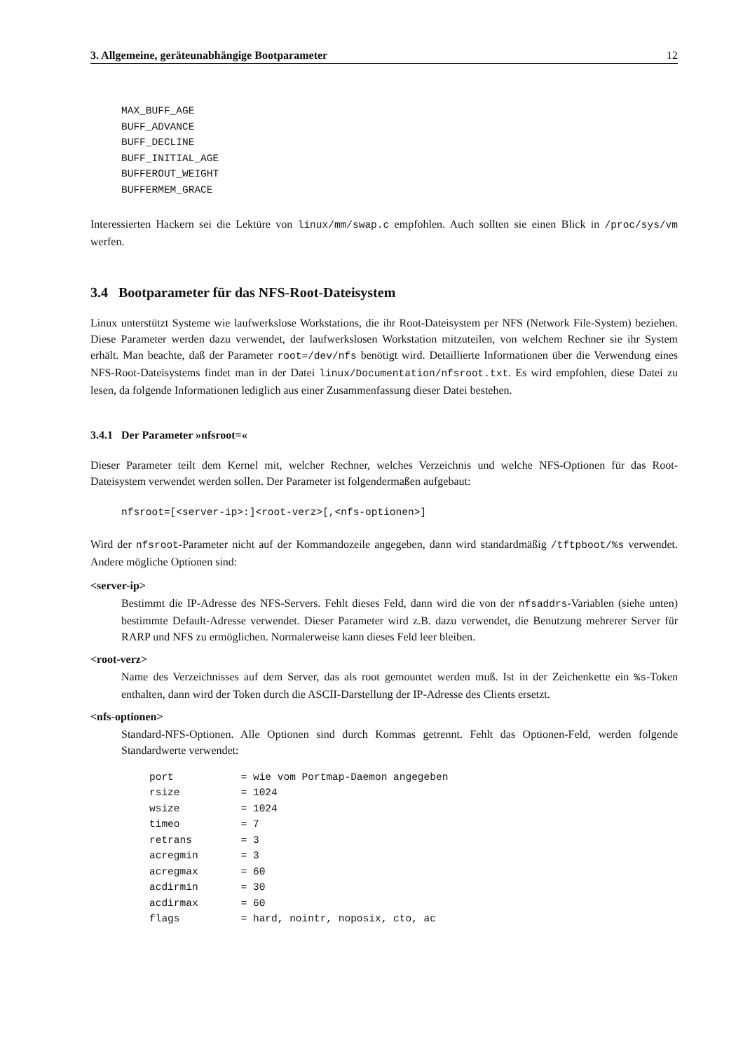3. Allgemeine, geräteunabhängige Bootparameter 12
MAX_BUFF_AGE
BUFF_ADVANCE
BUFF_DECLINE
BUFF_INITIAL_AGE
BUFFEROUT_WEIGHT
BUFFERMEM_GRACE
Interessierten Hackern sei die Lektüre von linux/mm/swap.c empfohlen. Auch sollten sie einen Blick in /proc/sys/vm werfen.
3.4 Bootparameter für das NFS-Root-Dateisystem
Linux unterstützt Systeme wie laufwerkslose Workstations, die ihr Root-Dateisystem per NFS (Network File-System) beziehen. Diese Parameter werden dazu verwendet, der laufwerkslosen Workstation mitzuteilen, von welchem Rechner sie ihr System erhält. Man beachte, daß der Parameter root=/dev/nfs benötigt wird. Detaillierte Informationen über die Verwendung eines NFS-Root-Dateisystems findet man in der Datei linux/Documentation/nfsroot.txt. Es wird empfohlen, diese Datei zu lesen, da folgende Informationen lediglich aus einer Zusammenfassung dieser Datei bestehen.
3.4.1 Der Parameter »nfsroot=«
Dieser Parameter teilt dem Kernel mit, welcher Rechner, welches Verzeichnis und welche NFS-Optionen für das Root-Dateisystem verwendet werden sollen. Der Parameter ist folgendermaßen aufgebaut:
nfsroot=[<server-ip>:]<root-verz>[,<nfs-optionen>]
Wird der nfsroot-Parameter nicht auf der Kommandozeile angegeben, dann wird standardmäßig /tftpboot/%s verwendet. Andere mögliche Optionen sind:
<server-ip>
Bestimmt die IP-Adresse des NFS-Servers. Fehlt dieses Feld, dann wird die von der nfsaddrs-Variablen (siehe unten) bestimmte Default-Adresse verwendet. Dieser Parameter wird z.B. dazu verwendet, die Benutzung mehrerer Server für RARP und NFS zu ermöglichen. Normalerweise kann dieses Feld leer bleiben.
<root-verz>
Name des Verzeichnisses auf dem Server, das als root gemountet werden muß. Ist in der Zeichenkette ein %s-Token enthalten, dann wird der Token durch die ASCII-Darstellung der IP-Adresse des Clients ersetzt.
<nfs-optionen>
Standard-NFS-Optionen. Alle Optionen sind durch Kommas getrennt. Fehlt das Optionen-Feld, werden folgende Standardwerte verwendet:
port           = wie vom Portmap-Daemon angegeben
rsize          = 1024
wsize          = 1024
timeo          = 7
retrans        = 3
acregmin       = 3
acregmax       = 60
acdirmin       = 30
acdirmax       = 60
flags          = hard, nointr, noposix, cto, ac